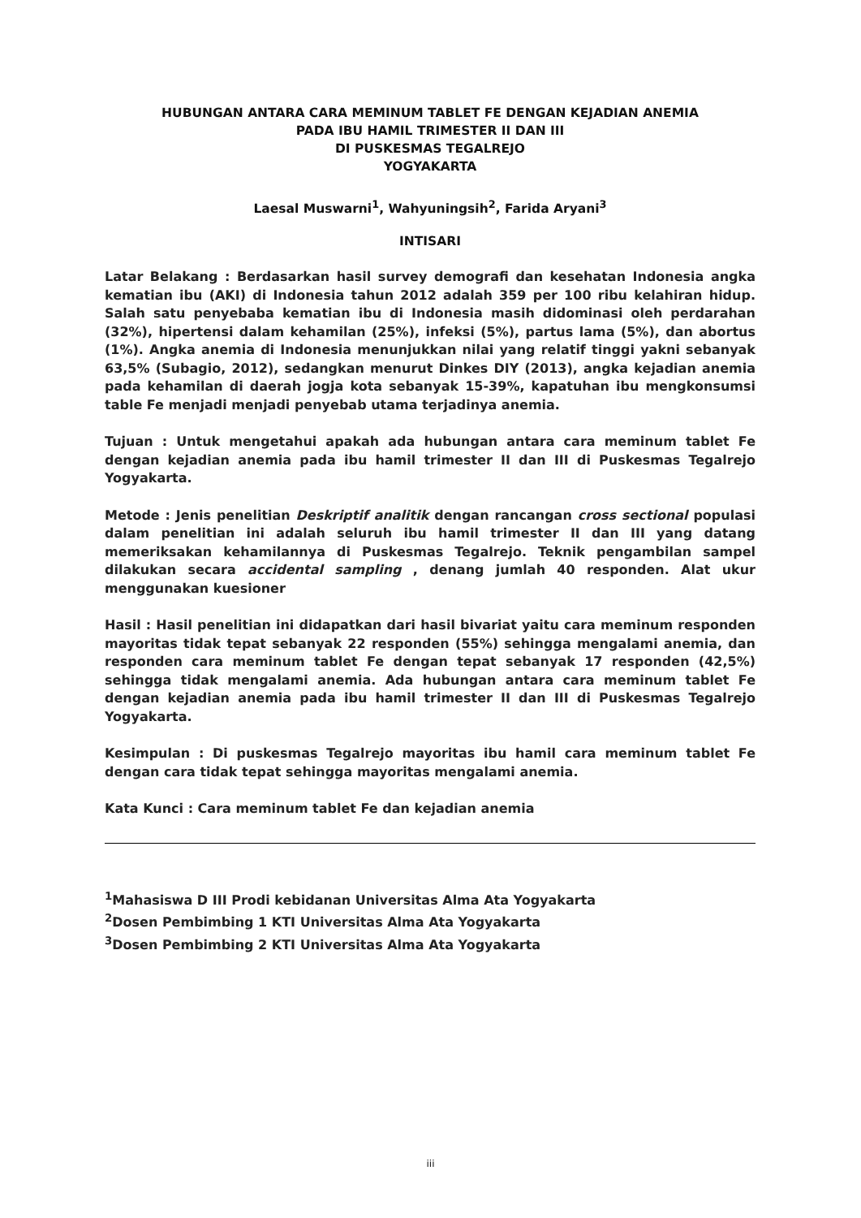HUBUNGAN ANTARA CARA MEMINUM TABLET FE DENGAN KEJADIAN ANEMIA
PADA IBU HAMIL TRIMESTER II DAN III
DI PUSKESMAS TEGALREJO
YOGYAKARTA
Laesal Muswarni<sup>1</sup>, Wahyuningsih<sup>2</sup>, Farida Aryani<sup>3</sup>
INTISARI
Latar Belakang : Berdasarkan hasil survey demografi dan kesehatan Indonesia angka kematian ibu (AKI) di Indonesia tahun 2012 adalah 359 per 100 ribu kelahiran hidup. Salah satu penyebaba kematian ibu di Indonesia masih didominasi oleh perdarahan (32%), hipertensi dalam kehamilan (25%), infeksi (5%), partus lama (5%), dan abortus (1%). Angka anemia di Indonesia menunjukkan nilai yang relatif tinggi yakni sebanyak 63,5% (Subagio, 2012), sedangkan menurut Dinkes DIY (2013), angka kejadian anemia pada kehamilan di daerah jogja kota sebanyak 15-39%, kapatuhan ibu mengkonsumsi table Fe menjadi menjadi penyebab utama terjadinya anemia.
Tujuan : Untuk mengetahui apakah ada hubungan antara cara meminum tablet Fe dengan kejadian anemia pada ibu hamil trimester II dan III di Puskesmas Tegalrejo Yogyakarta.
Metode : Jenis penelitian Deskriptif analitik dengan rancangan cross sectional populasi dalam penelitian ini adalah seluruh ibu hamil trimester II dan III yang datang memeriksakan kehamilannya di Puskesmas Tegalrejo. Teknik pengambilan sampel dilakukan secara accidental sampling , denang jumlah 40 responden. Alat ukur menggunakan kuesioner
Hasil : Hasil penelitian ini didapatkan dari hasil bivariat yaitu cara meminum responden mayoritas tidak tepat sebanyak 22 responden (55%) sehingga mengalami anemia, dan responden cara meminum tablet Fe dengan tepat sebanyak 17 responden (42,5%) sehingga tidak mengalami anemia. Ada hubungan antara cara meminum tablet Fe dengan kejadian anemia pada ibu hamil trimester II dan III di Puskesmas Tegalrejo Yogyakarta.
Kesimpulan : Di puskesmas Tegalrejo mayoritas ibu hamil cara meminum tablet Fe dengan cara tidak tepat sehingga mayoritas mengalami anemia.
Kata Kunci : Cara meminum tablet Fe dan kejadian anemia
<sup>1</sup> Mahasiswa D III Prodi kebidanan Universitas Alma Ata Yogyakarta
<sup>2</sup> Dosen Pembimbing 1 KTI Universitas Alma Ata Yogyakarta
<sup>3</sup> Dosen Pembimbing 2 KTI Universitas Alma Ata Yogyakarta
iii